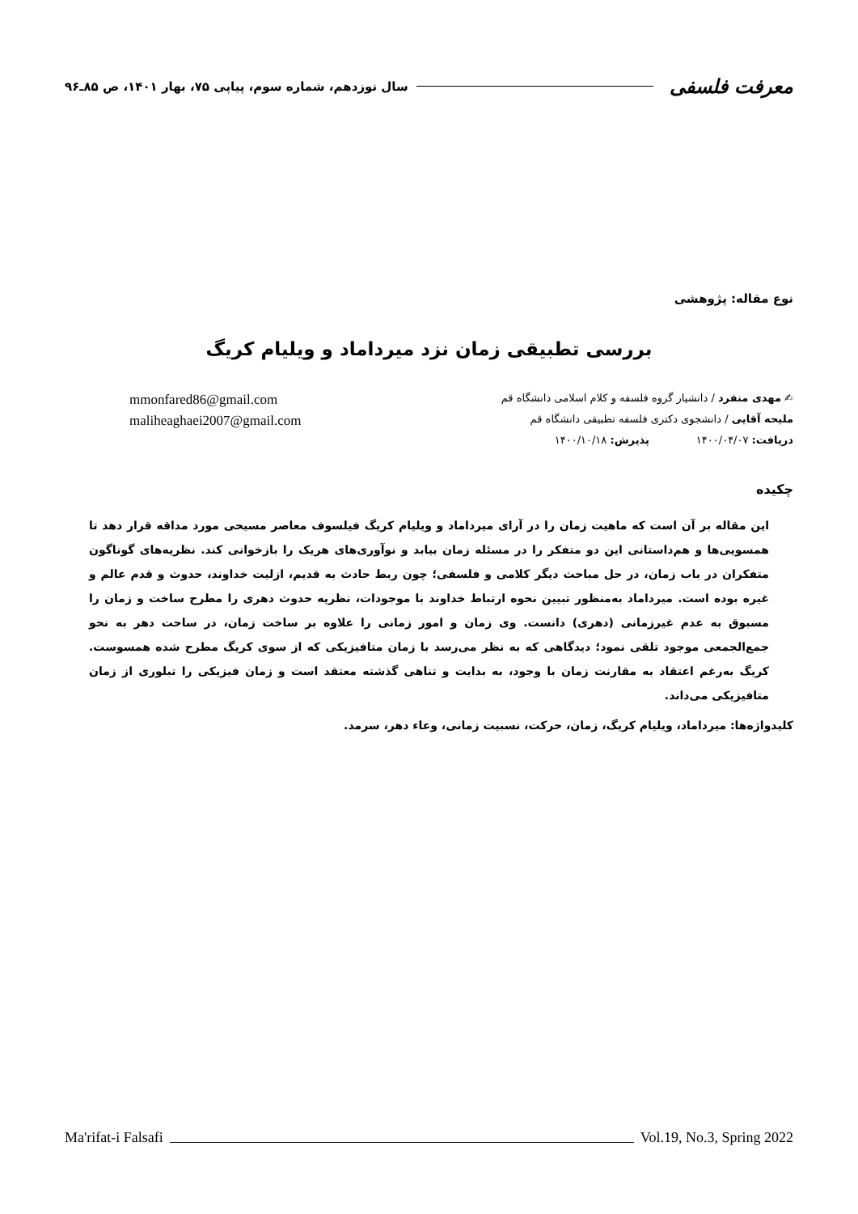معرفت فلسفی سال نوزدهم، شماره سوم، پیاپی ۷۵، بهار ۱۴۰۱، ص ۸۵ـ۹۶
نوع مقاله: پژوهشی
بررسی تطبیقی زمان نزد میرداماد و ویلیام کریگ
✍ مهدی منفرد / دانشیار گروه فلسفه و کلام اسلامی دانشگاه قم mmonfared86@gmail.com
ملیحه آقایی / دانشجوی دکتری فلسفه تطبیقی دانشگاه قم maliheaghaei2007@gmail.com
دریافت: ۱۴۰۰/۰۴/۰۷ پذیرش: ۱۴۰۰/۱۰/۱۸
چکیده
این مقاله بر آن است که ماهیت زمان را در آرای میرداماد و ویلیام کریگ فیلسوف معاصر مسیحی مورد مداقه قرار دهد تا همسویی‌ها و هم‌داستانی این دو متفکر را در مسئله زمان بیابد و نوآوری‌های هریک را بازخوانی کند. نظریه‌های گوناگون متفکران در باب زمان، در حل مباحث دیگر کلامی و فلسفی؛ چون ربط حادث به قدیم، ازلیت خداوند، حدوث و قدم عالم و غیره بوده است. میرداماد به‌منظور تبیین نحوه ارتباط خداوند با موجودات، نظریه حدوث دهری را مطرح ساخت و زمان را مسبوق به عدم غیرزمانی (دهری) دانست. وی زمان و امور زمانی را علاوه بر ساخت زمان، در ساحت دهر به نحو جمع‌الجمعی موجود تلقی نمود؛ دیدگاهی که به نظر می‌رسد با زمان متافیزیکی که از سوی کریگ مطرح شده همسوست. کریگ به‌رغم اعتقاد به مقارنت زمان با وجود، به بدایت و تناهی گذشته معتقد است و زمان فیزیکی را تبلوری از زمان متافیزیکی می‌داند.
کلیدواژه‌ها: میرداماد، ویلیام کریگ، زمان، حرکت، نسبیت زمانی، وعاء دهر، سرمد.
Ma'rifat-i Falsafi Vol.19, No.3, Spring 2022